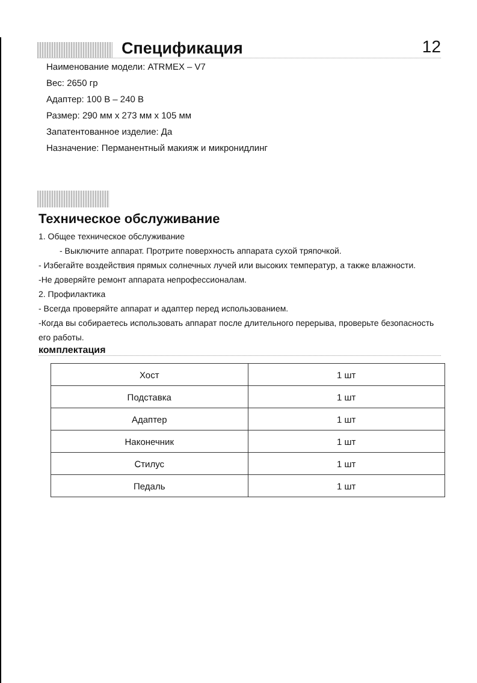Спецификация
12
Наименование модели: ATRMEX – V7
Вес: 2650 гр
Адаптер: 100 В – 240 В
Размер: 290 мм x 273 мм x 105 мм
Запатентованное изделие: Да
Назначение: Перманентный макияж и микронидлинг
Техническое обслуживание
1. Общее техническое обслуживание
- Выключите аппарат. Протрите поверхность аппарата сухой тряпочкой.
- Избегайте воздействия прямых солнечных лучей или высоких температур, а также влажности.
-Не доверяйте ремонт аппарата непрофессионалам.
2. Профилактика
- Всегда проверяйте аппарат и адаптер перед использованием.
-Когда вы собираетесь использовать аппарат после длительного перерыва, проверьте безопасность его работы.
комплектация
| Хост | 1 шт |
| Подставка | 1 шт |
| Адаптер | 1 шт |
| Наконечник | 1 шт |
| Стилус | 1 шт |
| Педаль | 1 шт |